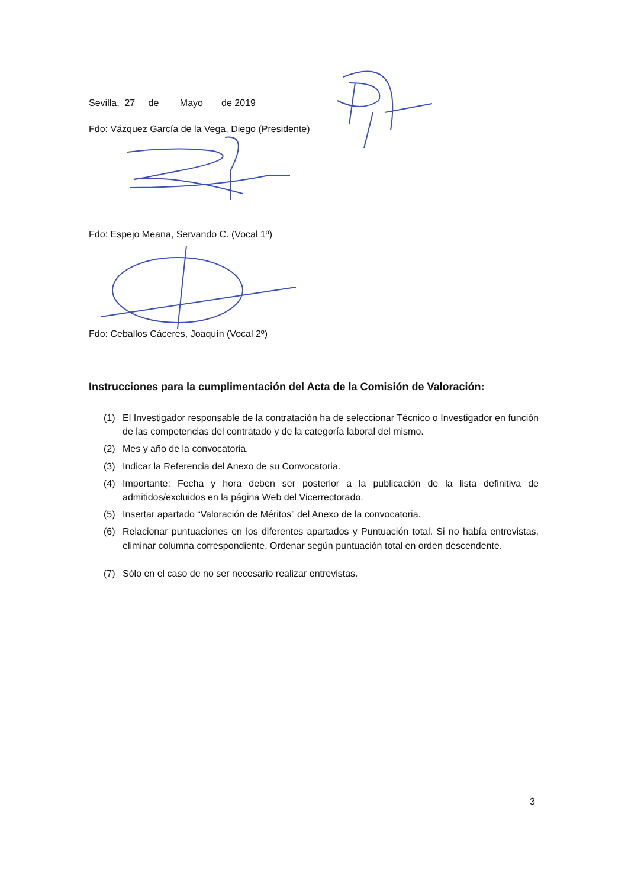Sevilla, 27 de Mayo de 2019
Fdo: Vázquez García de la Vega, Diego (Presidente)
Fdo: Espejo Meana, Servando C. (Vocal 1º)
Fdo: Ceballos Cáceres, Joaquín (Vocal 2º)
Instrucciones para la cumplimentación del Acta de la Comisión de Valoración:
(1) El Investigador responsable de la contratación ha de seleccionar Técnico o Investigador en función de las competencias del contratado y de la categoría laboral del mismo.
(2) Mes y año de la convocatoria.
(3) Indicar la Referencia del Anexo de su Convocatoria.
(4) Importante: Fecha y hora deben ser posterior a la publicación de la lista definitiva de admitidos/excluidos en la página Web del Vicerrectorado.
(5) Insertar apartado “Valoración de Méritos” del Anexo de la convocatoria.
(6) Relacionar puntuaciones en los diferentes apartados y Puntuación total. Si no había entrevistas, eliminar columna correspondiente. Ordenar según puntuación total en orden descendente.
(7) Sólo en el caso de no ser necesario realizar entrevistas.
3